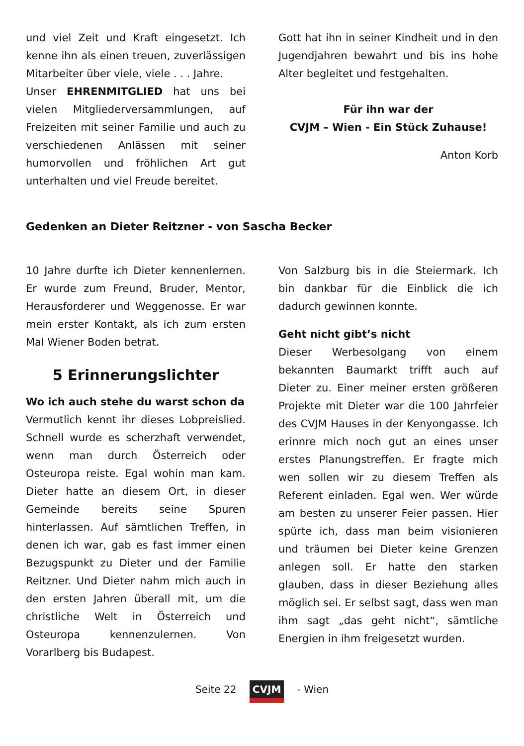und viel Zeit und Kraft eingesetzt. Ich kenne ihn als einen treuen, zuverlässigen Mitarbeiter über viele, viele . . . Jahre.
Unser EHRENMITGLIED hat uns bei vielen Mitgliederversammlungen, auf Freizeiten mit seiner Familie und auch zu verschiedenen Anlässen mit seiner humorvollen und fröhlichen Art gut unterhalten und viel Freude bereitet.
Gott hat ihn in seiner Kindheit und in den Jugendjahren bewahrt und bis ins hohe Alter begleitet und festgehalten.
Für ihn war der
CVJM – Wien - Ein Stück Zuhause!
Anton Korb
Gedenken an Dieter Reitzner - von Sascha Becker
10 Jahre durfte ich Dieter kennenlernen. Er wurde zum Freund, Bruder, Mentor, Herausforderer und Weggenosse. Er war mein erster Kontakt, als ich zum ersten Mal Wiener Boden betrat.
5 Erinnerungslichter
Wo ich auch stehe du warst schon da
Vermutlich kennt ihr dieses Lobpreislied. Schnell wurde es scherzhaft verwendet, wenn man durch Österreich oder Osteuropa reiste. Egal wohin man kam. Dieter hatte an diesem Ort, in dieser Gemeinde bereits seine Spuren hinterlassen. Auf sämtlichen Treffen, in denen ich war, gab es fast immer einen Bezugspunkt zu Dieter und der Familie Reitzner. Und Dieter nahm mich auch in den ersten Jahren überall mit, um die christliche Welt in Österreich und Osteuropa kennenzulernen. Von Vorarlberg bis Budapest.
Von Salzburg bis in die Steiermark. Ich bin dankbar für die Einblick die ich dadurch gewinnen konnte.
Geht nicht gibt’s nicht
Dieser Werbesolgang von einem bekannten Baumarkt trifft auch auf Dieter zu. Einer meiner ersten größeren Projekte mit Dieter war die 100 Jahrfeier des CVJM Hauses in der Kenyongasse. Ich erinnre mich noch gut an eines unser erstes Planungstreffen. Er fragte mich wen sollen wir zu diesem Treffen als Referent einladen. Egal wen. Wer würde am besten zu unserer Feier passen. Hier spürte ich, dass man beim visionieren und träumen bei Dieter keine Grenzen anlegen soll. Er hatte den starken glauben, dass in dieser Beziehung alles möglich sei. Er selbst sagt, dass wen man ihm sagt „das geht nicht“, sämtliche Energien in ihm freigesetzt wurden.
Seite 22 CVJM - Wien